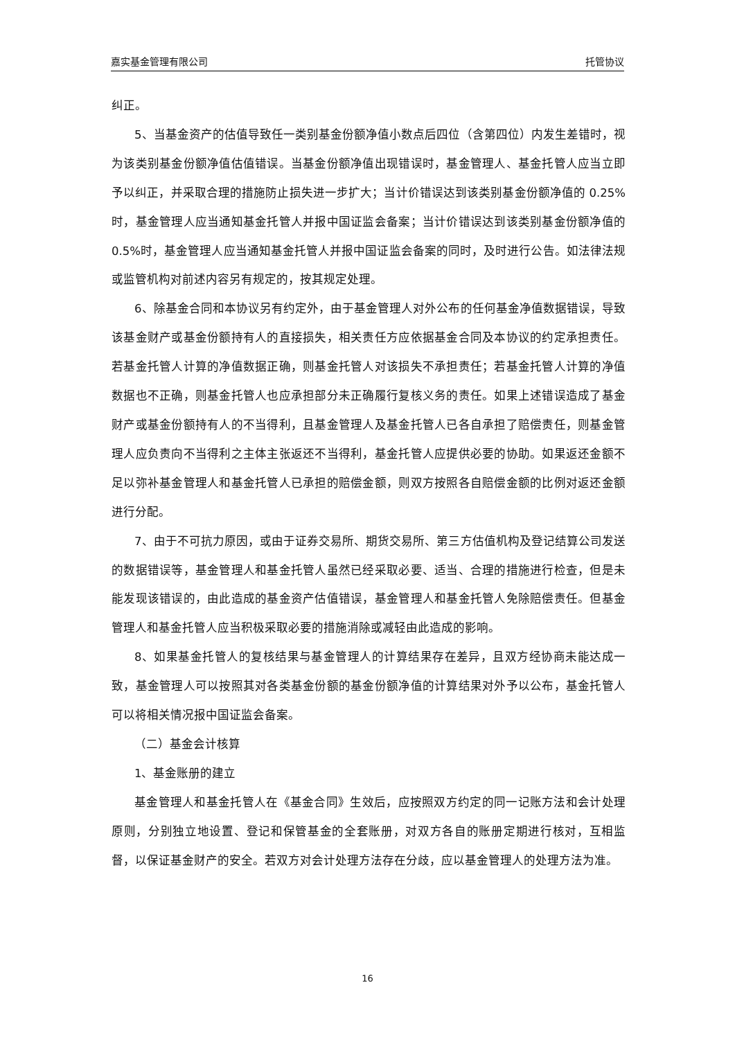嘉实基金管理有限公司 托管协议
纠正。
5、当基金资产的估值导致任一类别基金份额净值小数点后四位（含第四位）内发生差错时，视为该类别基金份额净值估值错误。当基金份额净值出现错误时，基金管理人、基金托管人应当立即予以纠正，并采取合理的措施防止损失进一步扩大；当计价错误达到该类别基金份额净值的 0.25%时，基金管理人应当通知基金托管人并报中国证监会备案；当计价错误达到该类别基金份额净值的 0.5%时，基金管理人应当通知基金托管人并报中国证监会备案的同时，及时进行公告。如法律法规或监管机构对前述内容另有规定的，按其规定处理。
6、除基金合同和本协议另有约定外，由于基金管理人对外公布的任何基金净值数据错误，导致该基金财产或基金份额持有人的直接损失，相关责任方应依据基金合同及本协议的约定承担责任。若基金托管人计算的净值数据正确，则基金托管人对该损失不承担责任；若基金托管人计算的净值数据也不正确，则基金托管人也应承担部分未正确履行复核义务的责任。如果上述错误造成了基金财产或基金份额持有人的不当得利，且基金管理人及基金托管人已各自承担了赔偿责任，则基金管理人应负责向不当得利之主体主张返还不当得利，基金托管人应提供必要的协助。如果返还金额不足以弥补基金管理人和基金托管人已承担的赔偿金额，则双方按照各自赔偿金额的比例对返还金额进行分配。
7、由于不可抗力原因，或由于证券交易所、期货交易所、第三方估值机构及登记结算公司发送的数据错误等，基金管理人和基金托管人虽然已经采取必要、适当、合理的措施进行检查，但是未能发现该错误的，由此造成的基金资产估值错误，基金管理人和基金托管人免除赔偿责任。但基金管理人和基金托管人应当积极采取必要的措施消除或减轻由此造成的影响。
8、如果基金托管人的复核结果与基金管理人的计算结果存在差异，且双方经协商未能达成一致，基金管理人可以按照其对各类基金份额的基金份额净值的计算结果对外予以公布，基金托管人可以将相关情况报中国证监会备案。
（二）基金会计核算
1、基金账册的建立
基金管理人和基金托管人在《基金合同》生效后，应按照双方约定的同一记账方法和会计处理原则，分别独立地设置、登记和保管基金的全套账册，对双方各自的账册定期进行核对，互相监督，以保证基金财产的安全。若双方对会计处理方法存在分歧，应以基金管理人的处理方法为准。
16